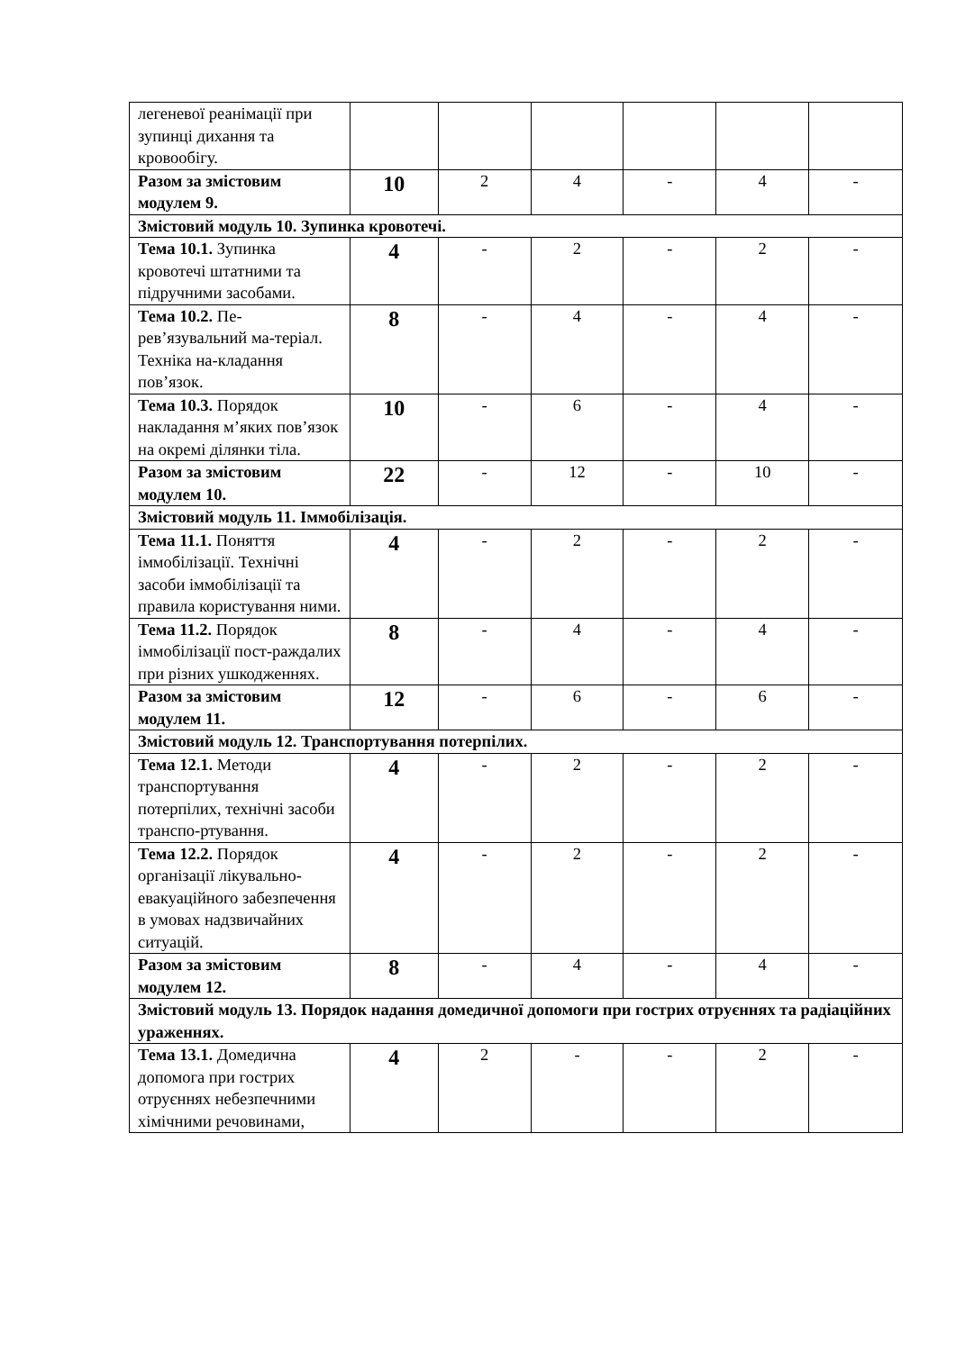| легеневої реанімації при зупинці дихання та кровообігу. | | | | | | |
| Разом за змістовим модулем 9. | 10 | 2 | 4 | - | 4 | - |
| Змістовий модуль 10. Зупинка кровотечі. | | | | | | |
| Тема 10.1. Зупинка кровотечі штатними та підручними засобами. | 4 | - | 2 | - | 2 | - |
| Тема 10.2. Пе-рев’язувальний ма-теріал. Техніка на-кладання пов’язок. | 8 | - | 4 | - | 4 | - |
| Тема 10.3. Порядок накладання м’яких пов’язок на окремі ділянки тіла. | 10 | - | 6 | - | 4 | - |
| Разом за змістовим модулем 10. | 22 | - | 12 | - | 10 | - |
| Змістовий модуль 11. Іммобілізація. | | | | | | |
| Тема 11.1. Поняття іммобілізації. Технічні засоби іммобілізації та правила користування ними. | 4 | - | 2 | - | 2 | - |
| Тема 11.2. Порядок іммобілізації пост-раждалих при різних ушкодженнях. | 8 | - | 4 | - | 4 | - |
| Разом за змістовим модулем 11. | 12 | - | 6 | - | 6 | - |
| Змістовий модуль 12. Транспортування потерпілих. | | | | | | |
| Тема 12.1. Методи транспортування потерпілих, технічні засоби транспо-ртування. | 4 | - | 2 | - | 2 | - |
| Тема 12.2. Порядок організації лікувально-евакуаційного забезпечення в умовах надзвичайних ситуацій. | 4 | - | 2 | - | 2 | - |
| Разом за змістовим модулем 12. | 8 | - | 4 | - | 4 | - |
| Змістовий модуль 13. Порядок надання домедичної допомоги при гострих отруєннях та радіаційних ураженнях. | | | | | | |
| Тема 13.1. Домедична допомога при гострих отруєннях небезпечними хімічними речовинами, | 4 | 2 | - | - | 2 | - |